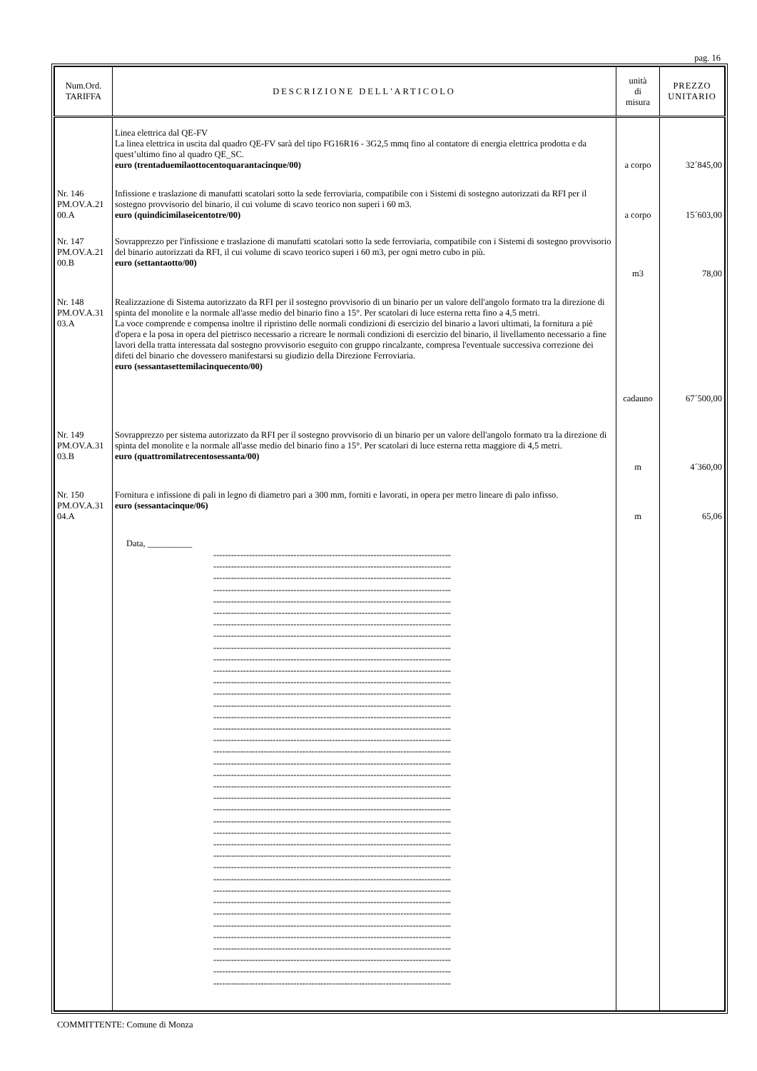pag. 16
| Num.Ord. TARIFFA | DESCRIZIONE DELL'ARTICOLO | unità di misura | PREZZO UNITARIO |
| --- | --- | --- | --- |
| | Linea elettrica dal QE-FV La linea elettrica in uscita dal quadro QE-FV sarà del tipo FG16R16 - 3G2,5 mmq fino al contatore di energia elettrica prodotta e da quest’ultimo fino al quadro QE_SC. euro (trentaduemilaottocentoquarantacinque/00) | a corpo | 32´845,00 |
| Nr. 146 PM.OV.A.21 00.A | Infissione e traslazione di manufatti scatolari sotto la sede ferroviaria, compatibile con i Sistemi di sostegno autorizzati da RFI per il sostegno provvisorio del binario, il cui volume di scavo teorico non superi i 60 m3. euro (quindicimilaseicentotre/00) | a corpo | 15´603,00 |
| Nr. 147 PM.OV.A.21 00.B | Sovrapprezzo per l'infissione e traslazione di manufatti scatolari sotto la sede ferroviaria, compatibile con i Sistemi di sostegno provvisorio del binario autorizzati da RFI, il cui volume di scavo teorico superi i 60 m3, per ogni metro cubo in più. euro (settantaotto/00) | m3 | 78,00 |
| Nr. 148 PM.OV.A.31 03.A | Realizzazione di Sistema autorizzato da RFI per il sostegno provvisorio di un binario per un valore dell'angolo formato tra la direzione di spinta del monolite e la normale all'asse medio del binario fino a 15°. Per scatolari di luce esterna retta fino a 4,5 metri. La voce comprende e compensa inoltre il ripristino delle normali condizioni di esercizio del binario a lavori ultimati, la fornitura a piè d'opera e la posa in opera del pietrisco necessario a ricreare le normali condizioni di esercizio del binario, il livellamento necessario a fine lavori della tratta interessata dal sostegno provvisorio eseguito con gruppo rincalzante, compresa l'eventuale successiva correzione dei difeti del binario che dovessero manifestarsi su giudizio della Direzione Ferroviaria. euro (sessantasettemilacinquecento/00) | cadauno | 67´500,00 |
| Nr. 149 PM.OV.A.31 03.B | Sovrapprezzo per sistema autorizzato da RFI per il sostegno provvisorio di un binario per un valore dell'angolo formato tra la direzione di spinta del monolite e la normale all'asse medio del binario fino a 15°. Per scatolari di luce esterna retta maggiore di 4,5 metri. euro (quattromilatrecentosessanta/00) | m | 4´360,00 |
| Nr. 150 PM.OV.A.31 04.A | Fornitura e infissione di pali in legno di diametro pari a 300 mm, forniti e lavorati, in opera per metro lineare di palo infisso. euro (sessantacinque/06) | m | 65,06 |
| | Data, __________ -------------------------------------------------------------------------------- -------------------------------------------------------------------------------- -------------------------------------------------------------------------------- -------------------------------------------------------------------------------- -------------------------------------------------------------------------------- -------------------------------------------------------------------------------- -------------------------------------------------------------------------------- -------------------------------------------------------------------------------- -------------------------------------------------------------------------------- -------------------------------------------------------------------------------- -------------------------------------------------------------------------------- -------------------------------------------------------------------------------- -------------------------------------------------------------------------------- -------------------------------------------------------------------------------- -------------------------------------------------------------------------------- -------------------------------------------------------------------------------- -------------------------------------------------------------------------------- -------------------------------------------------------------------------------- -------------------------------------------------------------------------------- -------------------------------------------------------------------------------- -------------------------------------------------------------------------------- -------------------------------------------------------------------------------- -------------------------------------------------------------------------------- -------------------------------------------------------------------------------- -------------------------------------------------------------------------------- -------------------------------------------------------------------------------- -------------------------------------------------------------------------------- -------------------------------------------------------------------------------- -------------------------------------------------------------------------------- -------------------------------------------------------------------------------- -------------------------------------------------------------------------------- -------------------------------------------------------------------------------- -------------------------------------------------------------------------------- -------------------------------------------------------------------------------- -------------------------------------------------------------------------------- -------------------------------------------------------------------------------- -------------------------------------------------------------------------------- -------------------------------------------------------------------------------- | | |
COMMITTENTE: Comune di Monza